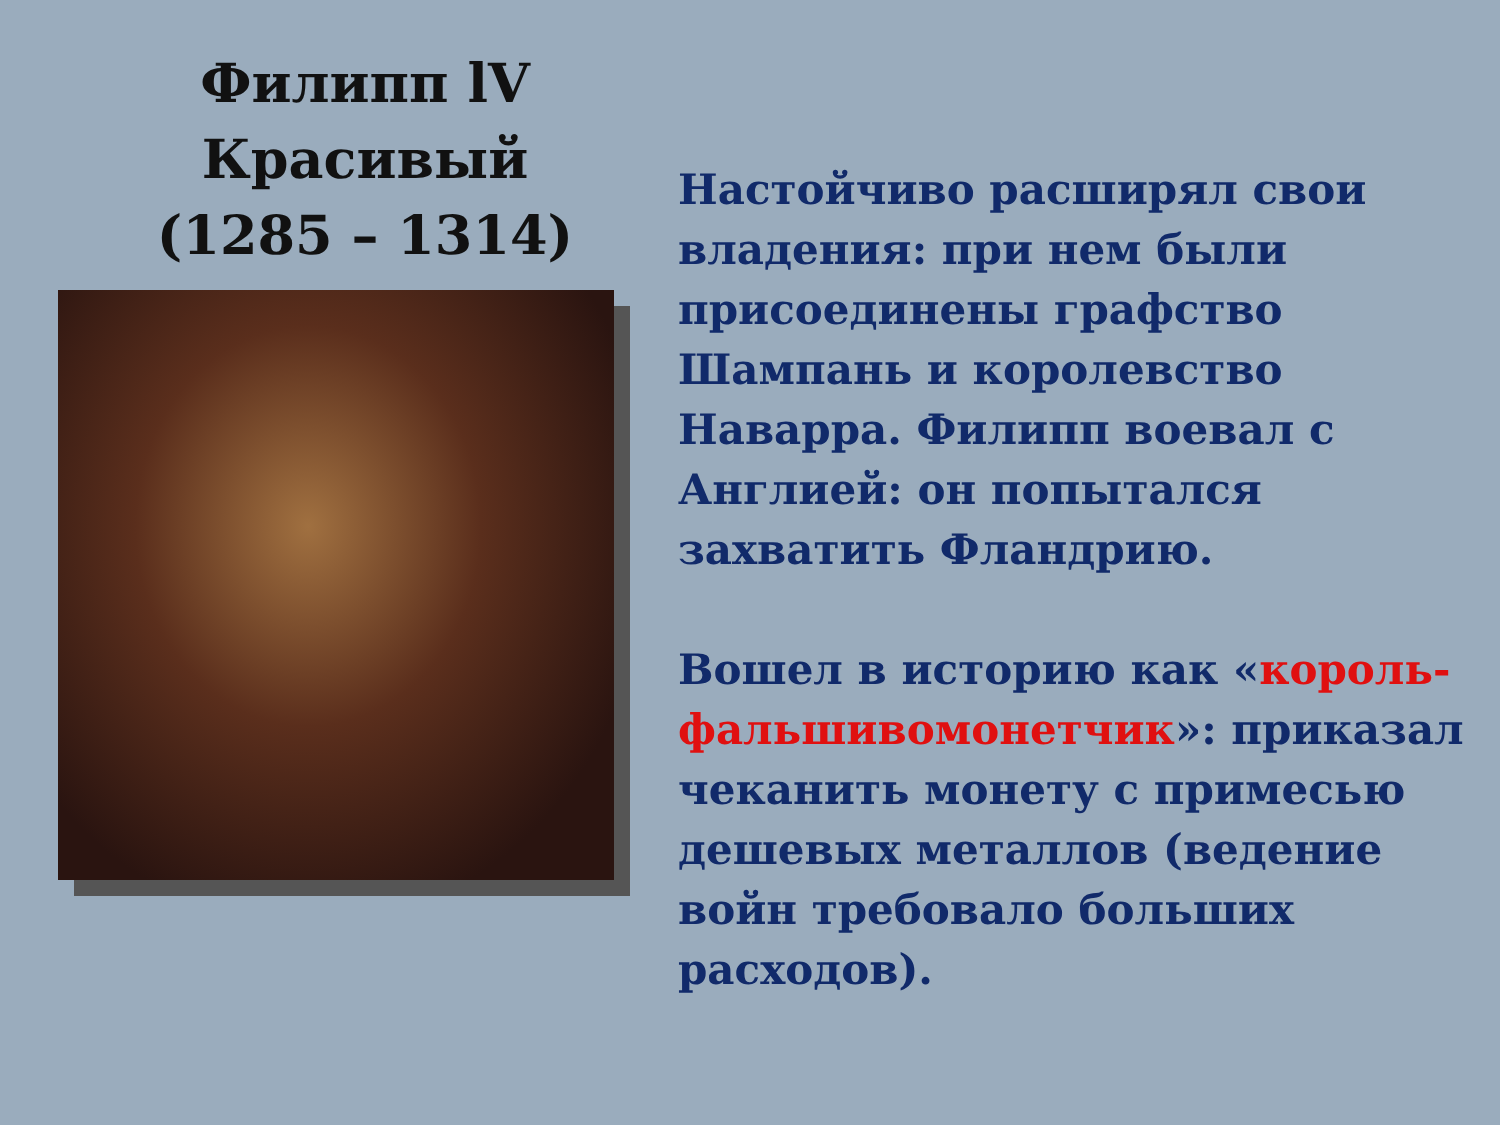Филипп lV Красивый
(1285 – 1314)
Настойчиво расширял свои владения: при нем были присоединены графство Шампань и королевство Наварра. Филипп воевал с Англией: он попытался захватить Фландрию.
Вошел в историю как «король-фальшивомонетчик»: приказал чеканить монету с примесью дешевых металлов (ведение войн требовало больших расходов).